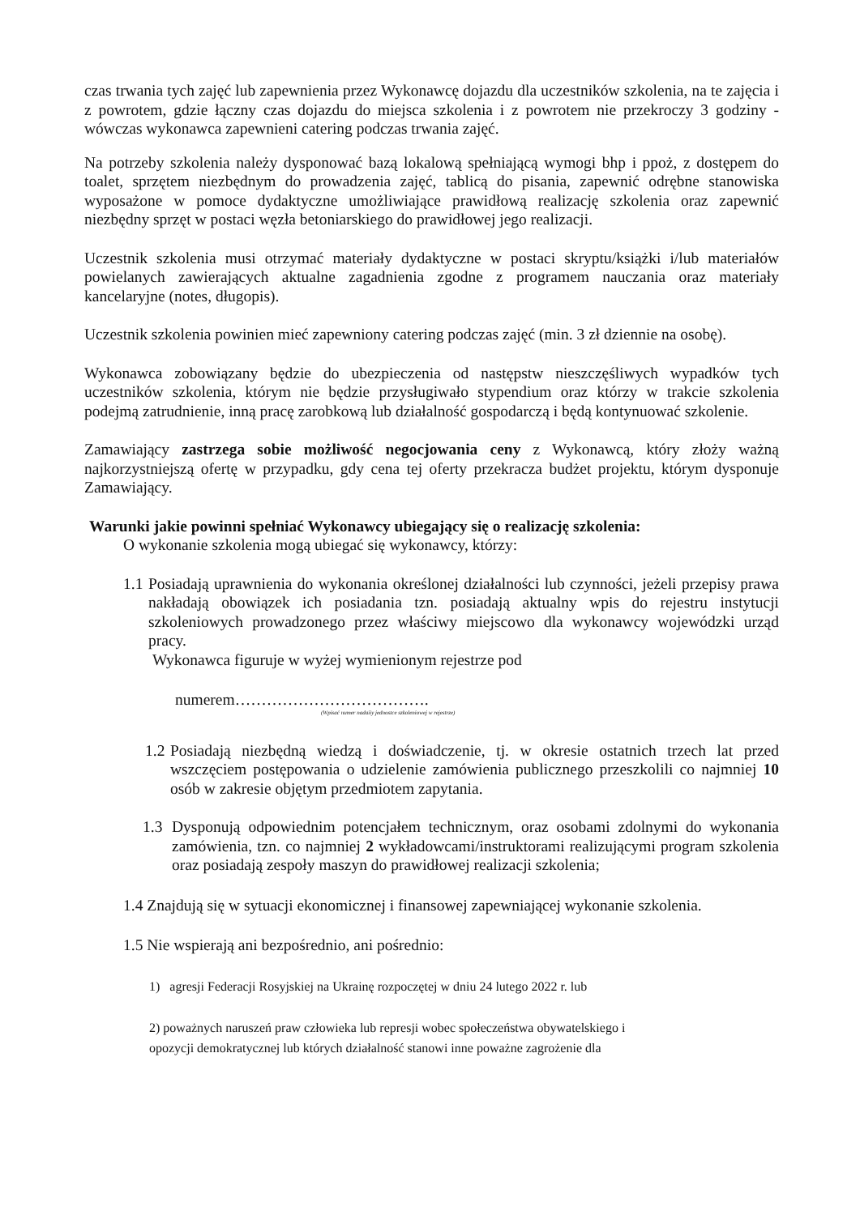czas trwania tych zajęć lub zapewnienia przez Wykonawcę dojazdu dla uczestników szkolenia, na te zajęcia i z powrotem, gdzie łączny czas dojazdu do miejsca szkolenia i z powrotem nie przekroczy 3 godziny - wówczas wykonawca zapewnieni catering podczas trwania zajęć.
Na potrzeby szkolenia należy dysponować bazą lokalową spełniającą wymogi bhp i ppoż, z dostępem do toalet, sprzętem niezbędnym do prowadzenia zajęć, tablicą do pisania, zapewnić odrębne stanowiska wyposażone w pomoce dydaktyczne umożliwiające prawidłową realizację szkolenia oraz zapewnić niezbędny sprzęt w postaci węzła betoniarskiego do prawidłowej jego realizacji.
Uczestnik szkolenia musi otrzymać materiały dydaktyczne w postaci skryptu/książki i/lub materiałów powielanych zawierających aktualne zagadnienia zgodne z programem nauczania oraz materiały kancelaryjne (notes, długopis).
Uczestnik szkolenia powinien mieć zapewniony catering podczas zajęć (min. 3 zł dziennie na osobę).
Wykonawca zobowiązany będzie do ubezpieczenia od następstw nieszczęśliwych wypadków tych uczestników szkolenia, którym nie będzie przysługiwało stypendium oraz którzy w trakcie szkolenia podejmą zatrudnienie, inną pracę zarobkową lub działalność gospodarczą i będą kontynuować szkolenie.
Zamawiający zastrzega sobie możliwość negocjowania ceny z Wykonawcą, który złoży ważną najkorzystniejszą ofertę w przypadku, gdy cena tej oferty przekracza budżet projektu, którym dysponuje Zamawiający.
Warunki jakie powinni spełniać Wykonawcy ubiegający się o realizację szkolenia:
O wykonanie szkolenia mogą ubiegać się wykonawcy, którzy:
1.1 Posiadają uprawnienia do wykonania określonej działalności lub czynności, jeżeli przepisy prawa nakładają obowiązek ich posiadania tzn. posiadają aktualny wpis do rejestru instytucji szkoleniowych prowadzonego przez właściwy miejscowo dla wykonawcy wojewódzki urząd pracy.
Wykonawca figuruje w wyżej wymienionym rejestrze pod
numerem……………………………….
(Wpisać numer nadaiiy jednostce szkoleniowej w rejestrze)
1.2 Posiadają niezbędną wiedzą i doświadczenie, tj. w okresie ostatnich trzech lat przed wszczęciem postępowania o udzielenie zamówienia publicznego przeszkolili co najmniej 10 osób w zakresie objętym przedmiotem zapytania.
1.3 Dysponują odpowiednim potencjałem technicznym, oraz osobami zdolnymi do wykonania zamówienia, tzn. co najmniej 2 wykładowcami/instruktorami realizującymi program szkolenia oraz posiadają zespoły maszyn do prawidłowej realizacji szkolenia;
1.4 Znajdują się w sytuacji ekonomicznej i finansowej zapewniającej wykonanie szkolenia.
1.5 Nie wspierają ani bezpośrednio, ani pośrednio:
1) agresji Federacji Rosyjskiej na Ukrainę rozpoczętej w dniu 24 lutego 2022 r. lub
2) poważnych naruszeń praw człowieka lub represji wobec społeczeństwa obywatelskiego i
opozycji demokratycznej lub których działalność stanowi inne poważne zagrożenie dla